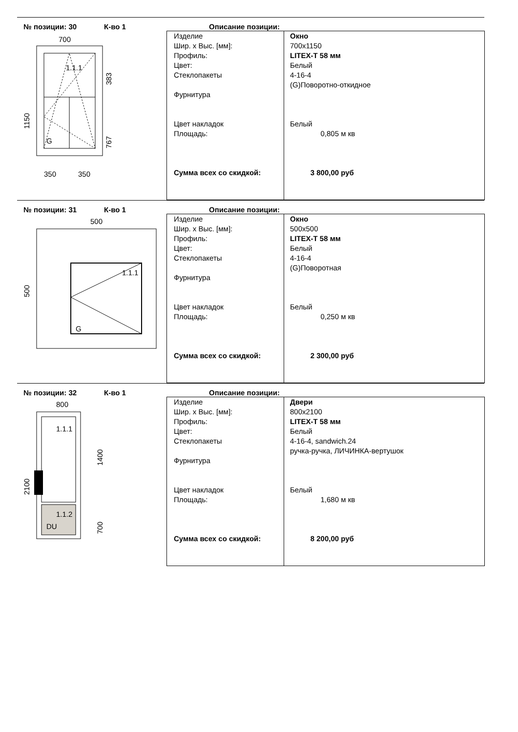№ позиции: 30 К-во 1 Описание позиции:
700
1.1.1
G
350
350
1150
383
767
Изделие
Шир. х Выс. [мм]:
Профиль:
Цвет:
Стеклопакеты
Фурнитура
Цвет накладок
Площадь:
Сумма всех со скидкой:
Окно
700x1150
LITEX-T 58 мм
Белый
4-16-4
(G)Поворотно-откидное
Белый
0,805 м кв
3 800,00 руб
№ позиции: 31 К-во 1 Описание позиции:
500
1.1.1
G
500
Изделие
Шир. х Выс. [мм]:
Профиль:
Цвет:
Стеклопакеты
Фурнитура
Цвет накладок
Площадь:
Сумма всех со скидкой:
Окно
500x500
LITEX-T 58 мм
Белый
4-16-4
(G)Поворотная
Белый
0,250 м кв
2 300,00 руб
№ позиции: 32 К-во 1 Описание позиции:
800
1.1.1
1.1.2
DU
2100
1400
700
Изделие
Шир. х Выс. [мм]:
Профиль:
Цвет:
Стеклопакеты
Фурнитура
Цвет накладок
Площадь:
Сумма всех со скидкой:
Двери
800x2100
LITEX-T 58 мм
Белый
4-16-4, sandwich.24
ручка-ручка, ЛИЧИНКА-вертушок
Белый
1,680 м кв
8 200,00 руб